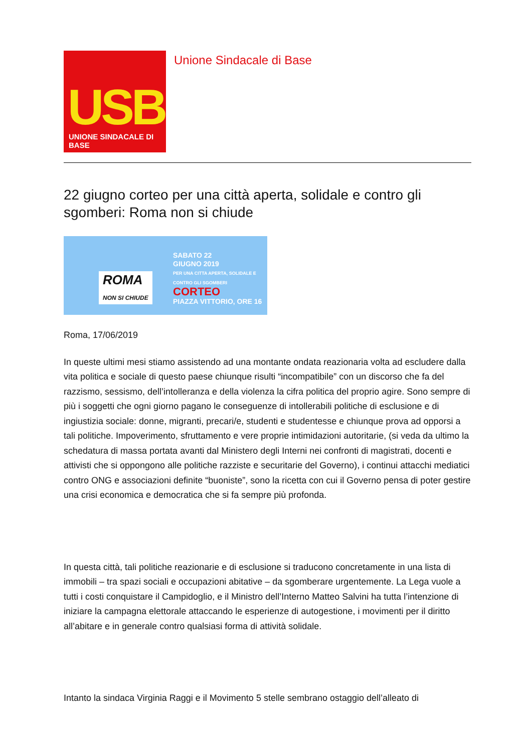USB
UNIONE SINDACALE DI BASE
Unione Sindacale di Base
22 giugno corteo per una città aperta, solidale e contro gli sgomberi: Roma non si chiude
ROMA
NON SI CHIUDE
SABATO 22
GIUGNO 2019
PER UNA CITTA APERTA, SOLIDALE E CONTRO GLI SGOMBERI
CORTEO
PIAZZA VITTORIO, ORE 16
Roma, 17/06/2019
In queste ultimi mesi stiamo assistendo ad una montante ondata reazionaria volta ad escludere dalla vita politica e sociale di questo paese chiunque risulti “incompatibile” con un discorso che fa del razzismo, sessismo, dell’intolleranza e della violenza la cifra politica del proprio agire. Sono sempre di più i soggetti che ogni giorno pagano le conseguenze di intollerabili politiche di esclusione e di ingiustizia sociale: donne, migranti, precari/e, studenti e studentesse e chiunque prova ad opporsi a tali politiche. Impoverimento, sfruttamento e vere proprie intimidazioni autoritarie, (si veda da ultimo la schedatura di massa portata avanti dal Ministero degli Interni nei confronti di magistrati, docenti e attivisti che si oppongono alle politiche razziste e securitarie del Governo), i continui attacchi mediatici contro ONG e associazioni definite “buoniste”, sono la ricetta con cui il Governo pensa di poter gestire una crisi economica e democratica che si fa sempre più profonda.
In questa città, tali politiche reazionarie e di esclusione si traducono concretamente in una lista di immobili – tra spazi sociali e occupazioni abitative – da sgomberare urgentemente. La Lega vuole a tutti i costi conquistare il Campidoglio, e il Ministro dell’Interno Matteo Salvini ha tutta l’intenzione di iniziare la campagna elettorale attaccando le esperienze di autogestione, i movimenti per il diritto all’abitare e in generale contro qualsiasi forma di attività solidale.
Intanto la sindaca Virginia Raggi e il Movimento 5 stelle sembrano ostaggio dell’alleato di